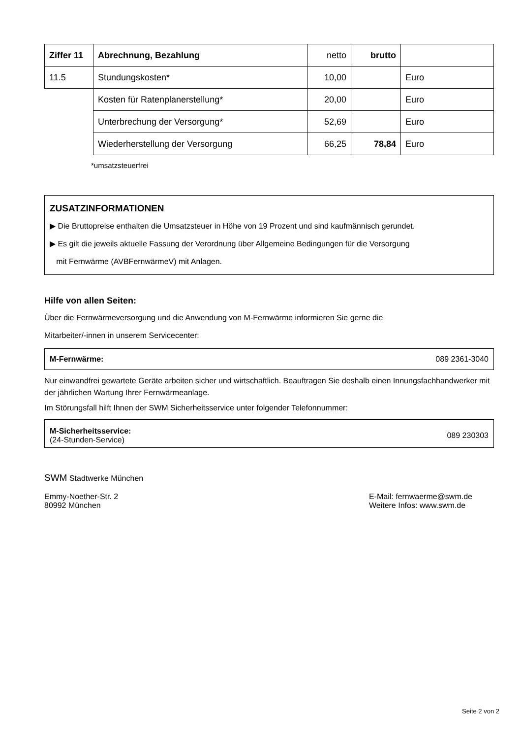| Ziffer 11 | Abrechnung, Bezahlung | netto | brutto | |
| 11.5 | Stundungskosten* | 10,00 | | Euro |
| | Kosten für Ratenplanerstellung* | 20,00 | | Euro |
| | Unterbrechung der Versorgung* | 52,69 | | Euro |
| | Wiederherstellung der Versorgung | 66,25 | 78,84 | Euro |
*umsatzsteuerfrei
ZUSATZINFORMATIONEN
▶ Die Bruttopreise enthalten die Umsatzsteuer in Höhe von 19 Prozent und sind kaufmännisch gerundet.
▶ Es gilt die jeweils aktuelle Fassung der Verordnung über Allgemeine Bedingungen für die Versorgung
mit Fernwärme (AVBFernwärmeV) mit Anlagen.
Hilfe von allen Seiten:
Über die Fernwärmeversorgung und die Anwendung von M-Fernwärme informieren Sie gerne die
Mitarbeiter/-innen in unserem Servicecenter:
M-Fernwärme: 089 2361-3040
Nur einwandfrei gewartete Geräte arbeiten sicher und wirtschaftlich. Beauftragen Sie deshalb einen Innungsfachhandwerker mit der jährlichen Wartung Ihrer Fernwärmeanlage.
Im Störungsfall hilft Ihnen der SWM Sicherheitsservice unter folgender Telefonnummer:
M-Sicherheitsservice:
(24-Stunden-Service) 089 230303
SWM Stadtwerke München
Emmy-Noether-Str. 2
80992 München
E-Mail: fernwaerme@swm.de
Weitere Infos: www.swm.de
Seite 2 von 2